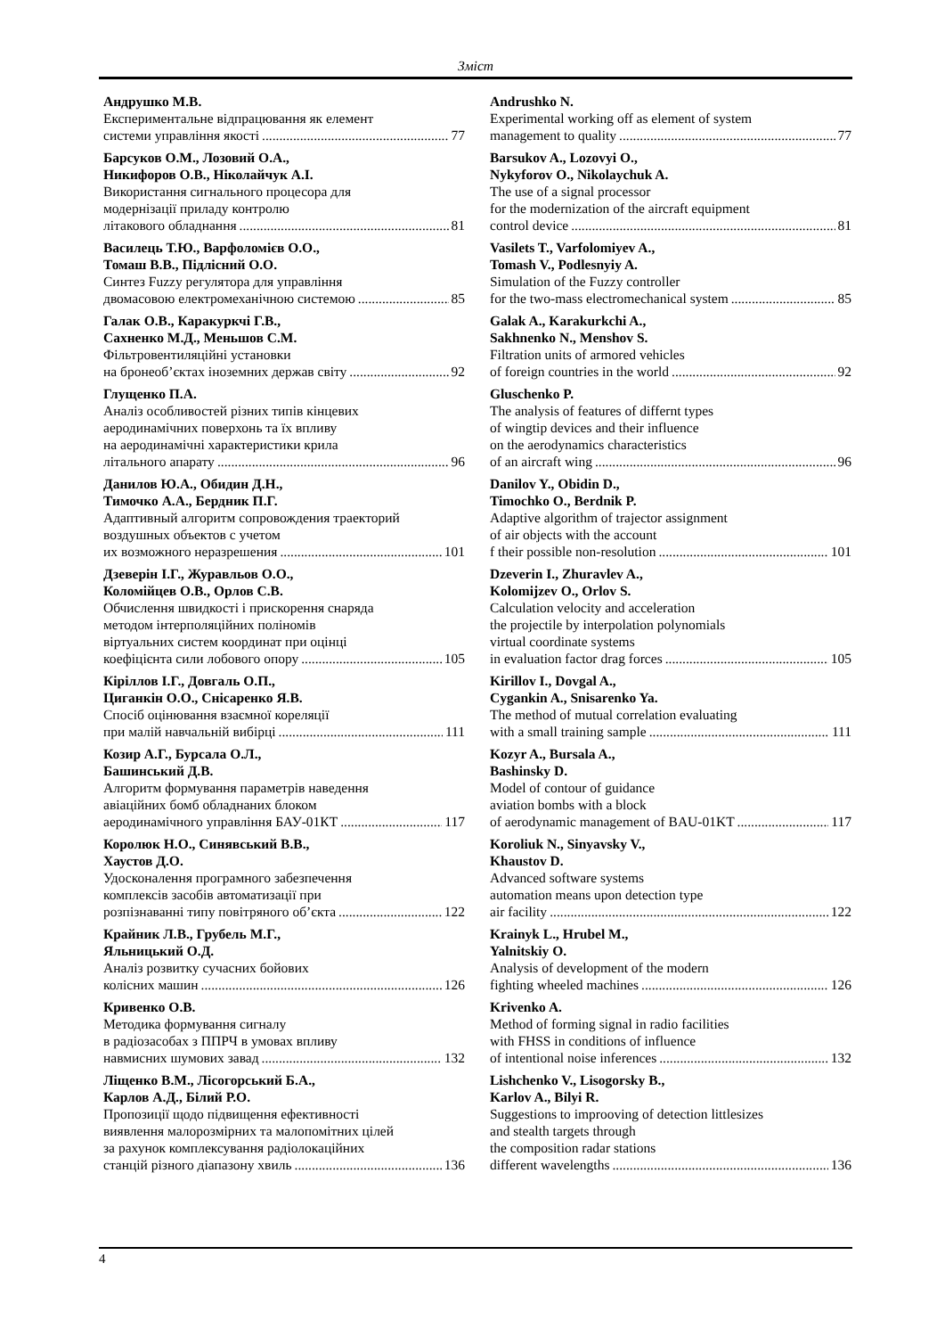Зміст
Андрушко М.В.
Експериментальне відпрацювання як елемент
системи управління якості 77
Барсуков О.М., Лозовий О.А.,
Никифоров О.В., Ніколайчук А.І.
Використання сигнального процесора для
модернізації приладу контролю
літакового обладнання 81
Василець Т.Ю., Варфоломієв О.О.,
Томаш В.В., Підлісний О.О.
Синтез Fuzzy регулятора для управління
двомасовою електромеханічною системою 85
Галак О.В., Каракуркчі Г.В.,
Сахненко М.Д., Меньшов С.М.
Фільтровентиляційні установки
на бронеоб’єктах іноземних держав світу 92
Глущенко П.А.
Аналіз особливостей різних типів кінцевих
аеродинамічних поверхонь та їх впливу
на аеродинамічні характеристики крила
літального апарату 96
Данилов Ю.А., Обидин Д.Н.,
Тимочко А.А., Бердник П.Г.
Адаптивный алгоритм сопровождения траекторий
воздушных объектов с учетом
их возможного неразрешения 101
Дзеверін І.Г., Журавльов О.О.,
Коломійцев О.В., Орлов С.В.
Обчислення швидкості і прискорення снаряда
методом інтерполяційних поліномів
віртуальних систем координат при оцінці
коефіцієнта сили лобового опору 105
Кіріллов І.Г., Довгаль О.П.,
Циганкін О.О., Снісаренко Я.В.
Спосіб оцінювання взаємної кореляції
при малій навчальній вибірці 111
Козир А.Г., Бурсала О.Л.,
Башинський Д.В.
Алгоритм формування параметрів наведення
авіаційних бомб обладнаних блоком
аеродинамічного управління БАУ-01КТ 117
Королюк Н.О., Синявський В.В.,
Хаустов Д.О.
Удосконалення програмного забезпечення
комплексів засобів автоматизації при
розпізнаванні типу повітряного об’єкта 122
Крайник Л.В., Грубель М.Г.,
Яльницький О.Д.
Аналіз розвитку сучасних бойових
колісних машин 126
Кривенко О.В.
Методика формування сигналу
в радіозасобах з ППРЧ в умовах впливу
навмисних шумових завад 132
Ліщенко В.М., Лісогорський Б.А.,
Карлов А.Д., Білий Р.О.
Пропозиції щодо підвищення ефективності
виявлення малорозмірних та малопомітних цілей
за рахунок комплексування радіолокаційних
станцій різного діапазону хвиль 136
Andrushko N.
Experimental working off as element of system
management to quality 77
Barsukov A., Lozovyi O.,
Nykyforov O., Nikolaychuk A.
The use of a signal processor
for the modernization of the aircraft equipment
control device 81
Vasilets T., Varfolomiyev A.,
Tomash V., Podlesnyiy A.
Simulation of the Fuzzy controller
for the two-mass electromechanical system 85
Galak A., Karakurkchi A.,
Sakhnenko N., Menshov S.
Filtration units of armored vehicles
of foreign countries in the world 92
Gluschenko P.
The analysis of features of differnt types
of wingtip devices and their influence
on the aerodynamics characteristics
of an aircraft wing 96
Danilov Y., Obidin D.,
Timochko O., Berdnik P.
Adaptive algorithm of trajector assignment
of air objects with the account
f their possible non-resolution 101
Dzeverin I., Zhuravlev A.,
Kolomijzev O., Orlov S.
Calculation velocity and acceleration
the projectile by interpolation polynomials
virtual coordinate systems
in evaluation factor drag forces 105
Kirillov I., Dovgal A.,
Cygankin A., Snisarenko Ya.
The method of mutual correlation evaluating
with a small training sample 111
Kozyr A., Bursala A.,
Bashinsky D.
Model of contour of guidance
aviation bombs with a block
of aerodynamic management of BAU-01KT 117
Koroliuk N., Sinyavsky V.,
Khaustov D.
Advanced software systems
automation means upon detection type
air facility 122
Krainyk L., Hrubel M.,
Yalnitskiy O.
Analysis of development of the modern
fighting wheeled machines 126
Krivenko A.
Method of forming signal in radio facilities
with FHSS in conditions of influence
of intentional noise inferences 132
Lishchenko V., Lisogorsky B.,
Karlov A., Bilyi R.
Suggestions to improoving of detection littlesizes
and stealth targets through
the composition radar stations
different wavelengths 136
4